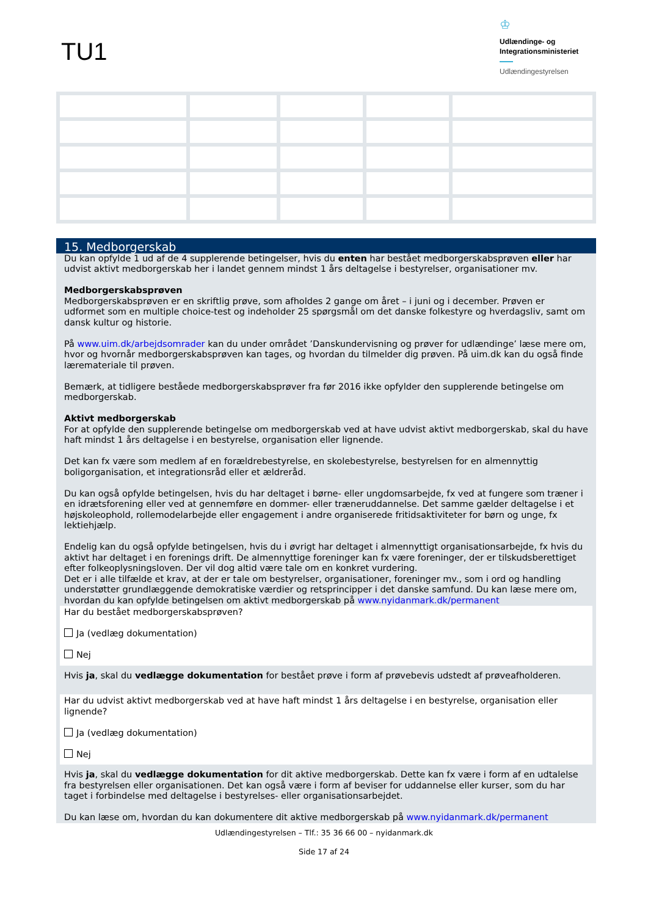TU1
♔
Udlændinge- og
Integrationsministeriet
Udlændingestyrelsen
15. Medborgerskab
Du kan opfylde 1 ud af de 4 supplerende betingelser, hvis du enten har bestået medborgerskabsprøven eller har udvist aktivt medborgerskab her i landet gennem mindst 1 års deltagelse i bestyrelser, organisationer mv.
Medborgerskabsprøven
Medborgerskabsprøven er en skriftlig prøve, som afholdes 2 gange om året – i juni og i december. Prøven er udformet som en multiple choice-test og indeholder 25 spørgsmål om det danske folkestyre og hverdagsliv, samt om dansk kultur og historie.
På www.uim.dk/arbejdsomrader kan du under området ’Danskundervisning og prøver for udlændinge’ læse mere om, hvor og hvornår medborgerskabsprøven kan tages, og hvordan du tilmelder dig prøven. På uim.dk kan du også finde lærematerialе til prøven.
Bemærk, at tidligere beståede medborgerskabsprøver fra før 2016 ikke opfylder den supplerende betingelse om medborgerskab.
Aktivt medborgerskab
For at opfylde den supplerende betingelse om medborgerskab ved at have udvist aktivt medborgerskab, skal du have haft mindst 1 års deltagelse i en bestyrelse, organisation eller lignende.
Det kan fx være som medlem af en forældrebestyrelse, en skolebestyrelse, bestyrelsen for en almennyttig boligorganisation, et integrationsråd eller et ældreråd.
Du kan også opfylde betingelsen, hvis du har deltaget i børne- eller ungdomsarbejde, fx ved at fungere som træner i en idrætsforening eller ved at gennemføre en dommer- eller træneruddannelse. Det samme gælder deltagelse i et højskoleophold, rollemodelarbejde eller engagement i andre organiserede fritidsaktiviteter for børn og unge, fx lektiehjælp.
Endelig kan du også opfylde betingelsen, hvis du i øvrigt har deltaget i almennyttigt organisationsarbejde, fx hvis du aktivt har deltaget i en forenings drift. De almennyttige foreninger kan fx være foreninger, der er tilskudsberettiget efter folkeoplysningsloven. Der vil dog altid være tale om en konkret vurdering.
Det er i alle tilfælde et krav, at der er tale om bestyrelser, organisationer, foreninger mv., som i ord og handling understøtter grundlæggende demokratiske værdier og retsprincipper i det danske samfund. Du kan læse mere om, hvordan du kan opfylde betingelsen om aktivt medborgerskab på www.nyidanmark.dk/permanent
Har du bestået medborgerskabsprøven?
Ja (vedlæg dokumentation)
Nej
Hvis ja, skal du vedlægge dokumentation for bestået prøve i form af prøvebevis udstedt af prøveafholderen.
Har du udvist aktivt medborgerskab ved at have haft mindst 1 års deltagelse i en bestyrelse, organisation eller lignende?
Ja (vedlæg dokumentation)
Nej
Hvis ja, skal du vedlægge dokumentation for dit aktive medborgerskab. Dette kan fx være i form af en udtalelse fra bestyrelsen eller organisationen. Det kan også være i form af beviser for uddannelse eller kurser, som du har taget i forbindelse med deltagelse i bestyrelses- eller organisationsarbejdet.
Du kan læse om, hvordan du kan dokumentere dit aktive medborgerskab på www.nyidanmark.dk/permanent
Udlændingestyrelsen – Tlf.: 35 36 66 00 – nyidanmark.dk
Side 17 af 24